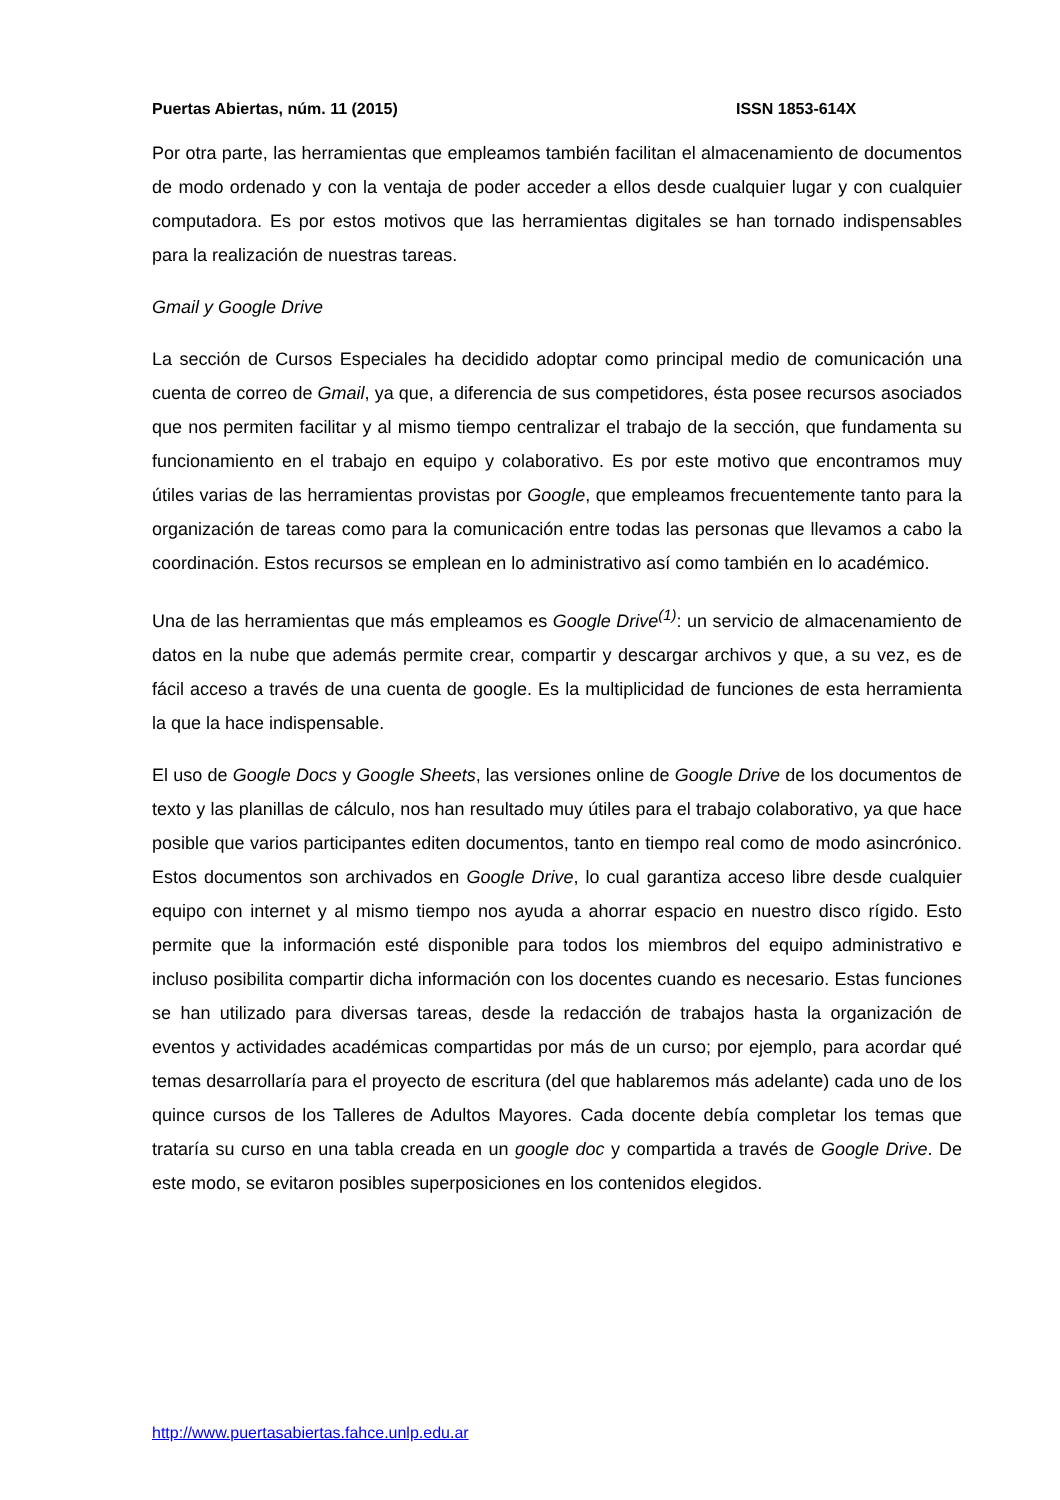Puertas Abiertas, núm. 11 (2015) ISSN 1853-614X
Por otra parte, las herramientas que empleamos también facilitan el almacenamiento de documentos de modo ordenado y con la ventaja de poder acceder a ellos desde cualquier lugar y con cualquier computadora. Es por estos motivos que las herramientas digitales se han tornado indispensables para la realización de nuestras tareas.
Gmail y Google Drive
La sección de Cursos Especiales ha decidido adoptar como principal medio de comunicación una cuenta de correo de Gmail, ya que, a diferencia de sus competidores, ésta posee recursos asociados que nos permiten facilitar y al mismo tiempo centralizar el trabajo de la sección, que fundamenta su funcionamiento en el trabajo en equipo y colaborativo. Es por este motivo que encontramos muy útiles varias de las herramientas provistas por Google, que empleamos frecuentemente tanto para la organización de tareas como para la comunicación entre todas las personas que llevamos a cabo la coordinación. Estos recursos se emplean en lo administrativo así como también en lo académico.
Una de las herramientas que más empleamos es Google Drive<sup>(1)</sup>: un servicio de almacenamiento de datos en la nube que además permite crear, compartir y descargar archivos y que, a su vez, es de fácil acceso a través de una cuenta de google. Es la multiplicidad de funciones de esta herramienta la que la hace indispensable.
El uso de Google Docs y Google Sheets, las versiones online de Google Drive de los documentos de texto y las planillas de cálculo, nos han resultado muy útiles para el trabajo colaborativo, ya que hace posible que varios participantes editen documentos, tanto en tiempo real como de modo asincrónico. Estos documentos son archivados en Google Drive, lo cual garantiza acceso libre desde cualquier equipo con internet y al mismo tiempo nos ayuda a ahorrar espacio en nuestro disco rígido. Esto permite que la información esté disponible para todos los miembros del equipo administrativo e incluso posibilita compartir dicha información con los docentes cuando es necesario. Estas funciones se han utilizado para diversas tareas, desde la redacción de trabajos hasta la organización de eventos y actividades académicas compartidas por más de un curso; por ejemplo, para acordar qué temas desarrollaría para el proyecto de escritura (del que hablaremos más adelante) cada uno de los quince cursos de los Talleres de Adultos Mayores. Cada docente debía completar los temas que trataría su curso en una tabla creada en un google doc y compartida a través de Google Drive. De este modo, se evitaron posibles superposiciones en los contenidos elegidos.
http://www.puertasabiertas.fahce.unlp.edu.ar